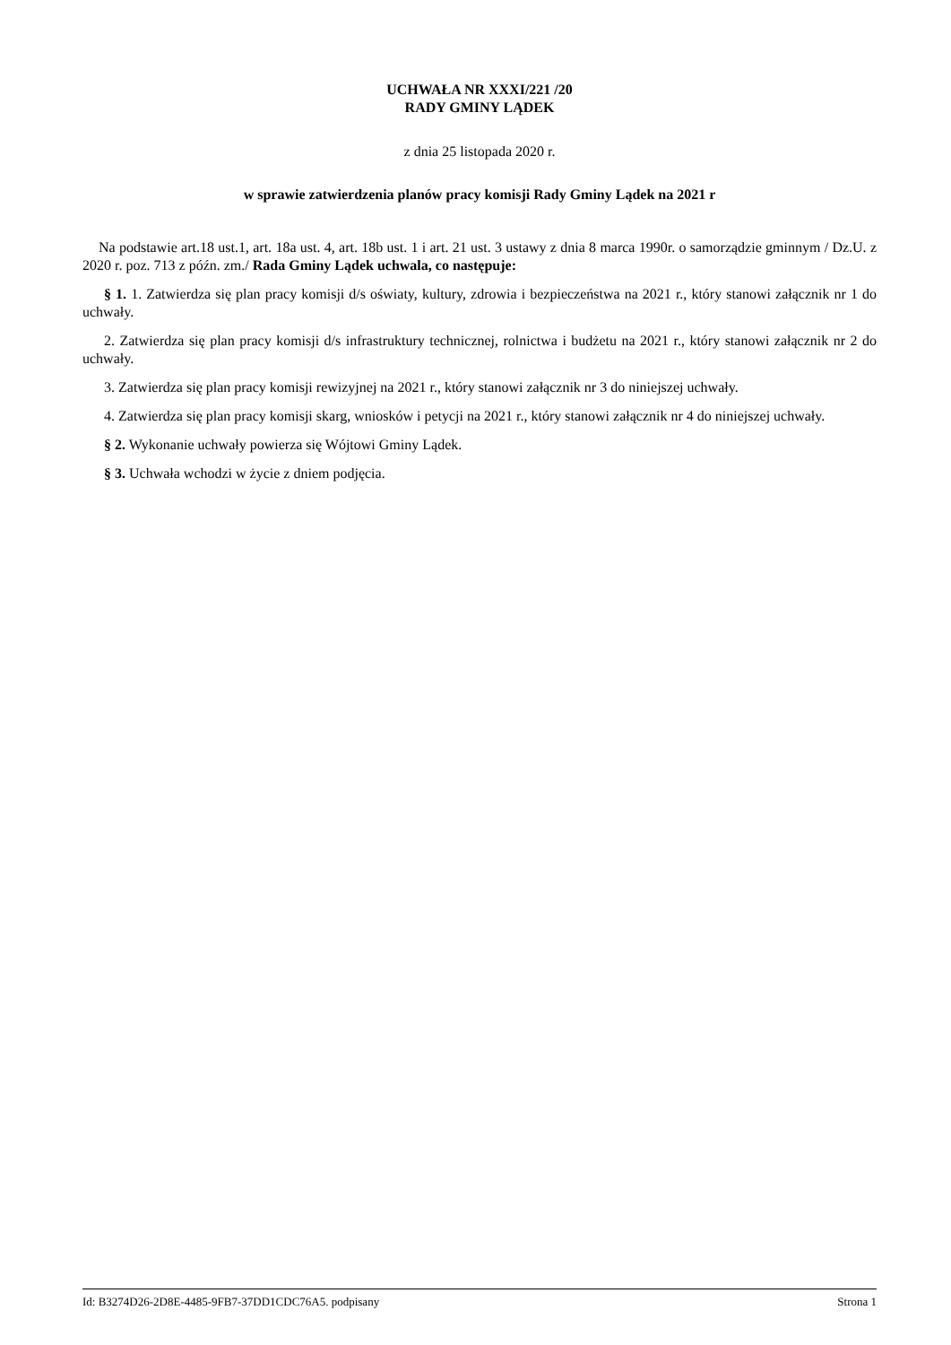UCHWAŁA NR XXXI/221 /20
RADY GMINY LĄDEK
z dnia 25 listopada 2020 r.
w sprawie zatwierdzenia planów pracy komisji Rady Gminy Lądek na 2021 r
Na podstawie art.18 ust.1, art. 18a ust. 4, art. 18b ust. 1 i art. 21 ust. 3 ustawy z dnia 8 marca 1990r. o samorządzie gminnym / Dz.U. z 2020 r. poz. 713 z późn. zm./ Rada Gminy Lądek uchwala, co następuje:
§ 1. 1. Zatwierdza się plan pracy komisji d/s oświaty, kultury, zdrowia i bezpieczeństwa na 2021 r., który stanowi załącznik nr 1 do uchwały.
2. Zatwierdza się plan pracy komisji d/s infrastruktury technicznej, rolnictwa i budżetu na 2021 r., który stanowi załącznik nr 2 do uchwały.
3. Zatwierdza się plan pracy komisji rewizyjnej na 2021 r., który stanowi załącznik nr 3 do niniejszej uchwały.
4. Zatwierdza się plan pracy komisji skarg, wniosków i petycji na 2021 r., który stanowi załącznik nr 4 do niniejszej uchwały.
§ 2. Wykonanie uchwały powierza się Wójtowi Gminy Lądek.
§ 3. Uchwała wchodzi w życie z dniem podjęcia.
Id: B3274D26-2D8E-4485-9FB7-37DD1CDC76A5. podpisany Strona 1